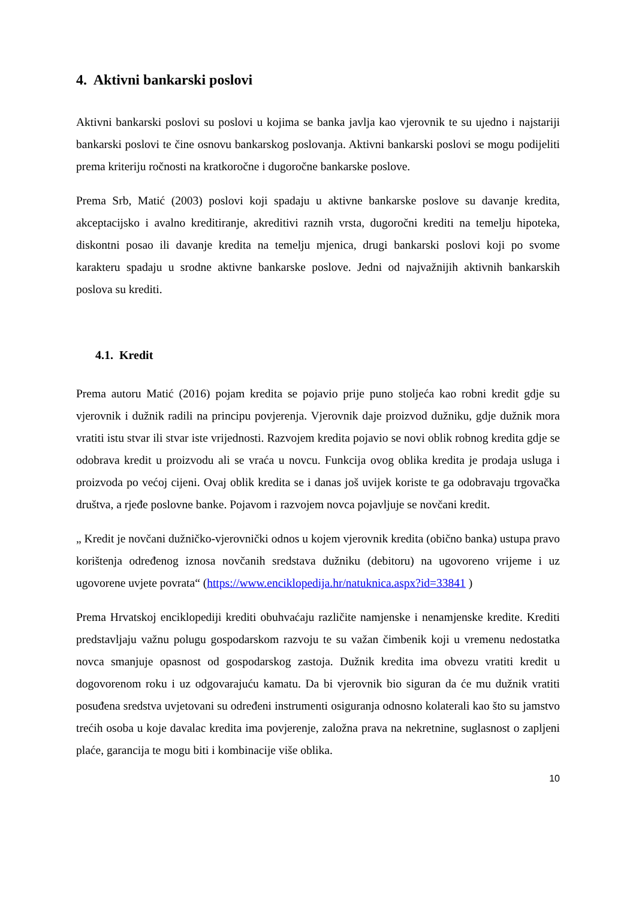4. Aktivni bankarski poslovi
Aktivni bankarski poslovi su poslovi u kojima se banka javlja kao vjerovnik te su ujedno i najstariji bankarski poslovi te čine osnovu bankarskog poslovanja. Aktivni bankarski poslovi se mogu podijeliti prema kriteriju ročnosti na kratkoročne i dugoročne bankarske poslove.
Prema Srb, Matić (2003) poslovi koji spadaju u aktivne bankarske poslove su davanje kredita, akceptacijsko i avalno kreditiranje, akreditivi raznih vrsta, dugoročni krediti na temelju hipoteka, diskontni posao ili davanje kredita na temelju mjenica, drugi bankarski poslovi koji po svome karakteru spadaju u srodne aktivne bankarske poslove. Jedni od najvažnijih aktivnih bankarskih poslova su krediti.
4.1. Kredit
Prema autoru Matić (2016) pojam kredita se pojavio prije puno stoljeća kao robni kredit gdje su vjerovnik i dužnik radili na principu povjerenja. Vjerovnik daje proizvod dužniku, gdje dužnik mora vratiti istu stvar ili stvar iste vrijednosti. Razvojem kredita pojavio se novi oblik robnog kredita gdje se odobrava kredit u proizvodu ali se vraća u novcu. Funkcija ovog oblika kredita je prodaja usluga i proizvoda po većoj cijeni. Ovaj oblik kredita se i danas još uvijek koriste te ga odobravaju trgovačka društva, a rjeđe poslovne banke. Pojavom i razvojem novca pojavljuje se novčani kredit.
„ Kredit je novčani dužničko-vjerovnički odnos u kojem vjerovnik kredita (obično banka) ustupa pravo korištenja određenog iznosa novčanih sredstava dužniku (debitoru) na ugovoreno vrijeme i uz ugovorene uvjete povrata“ (https://www.enciklopedija.hr/natuknica.aspx?id=33841 )
Prema Hrvatskoj enciklopediji krediti obuhvaćaju različite namjenske i nenamjenske kredite. Krediti predstavljaju važnu polugu gospodarskom razvoju te su važan čimbenik koji u vremenu nedostatka novca smanjuje opasnost od gospodarskog zastoja. Dužnik kredita ima obvezu vratiti kredit u dogovorenom roku i uz odgovarajuću kamatu. Da bi vjerovnik bio siguran da će mu dužnik vratiti posuđena sredstva uvjetovani su određeni instrumenti osiguranja odnosno kolaterali kao što su jamstvo trećih osoba u koje davalac kredita ima povjerenje, založna prava na nekretnine, suglasnost o zapljeni plaće, garancija te mogu biti i kombinacije više oblika.
10